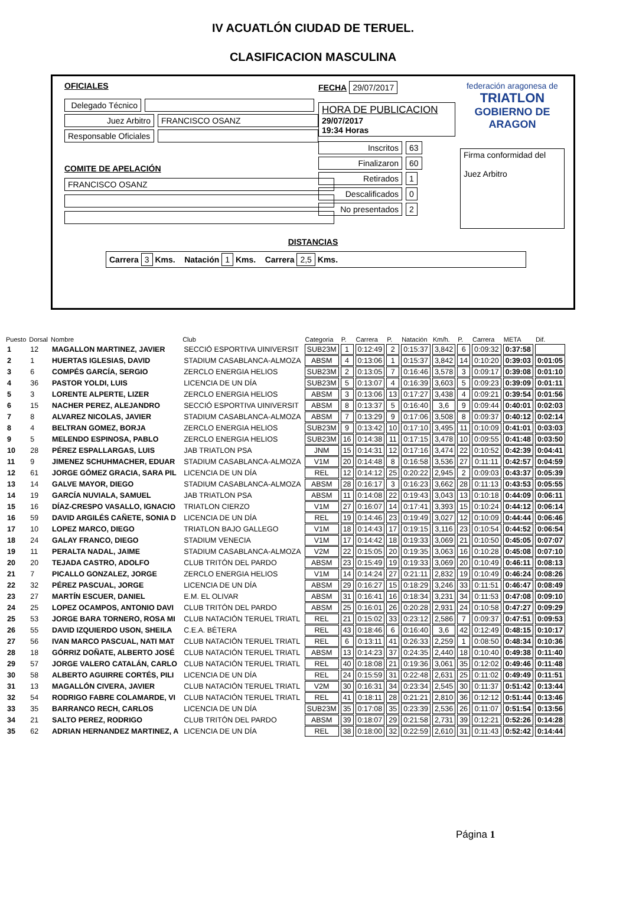IV ACUATLÓN CIUDAD DE TERUEL.
CLASIFICACION MASCULINA
OFICIALES
Delegado Técnico
Juez Arbitro FRANCISCO OSANZ
Responsable Oficiales
COMITE DE APELACIÓN
FRANCISCO OSANZ
FECHA 29/07/2017
HORA DE PUBLICACION
29/07/2017
19:34 Horas
Inscritos 63
Finalizaron 60
Retirados 1
Descalificados 0
No presentados 2
federación aragonesa de
TRIATLON
GOBIERNO DE ARAGON
Firma conformidad del
Juez Arbitro
DISTANCIAS
Carrera 3 Kms. Natación 1 Kms. Carrera 2,5 Kms.
| Puesto | Dorsal | Nombre | Club | Categoria | P. | Carrera | P. | Natación | Km/h. | P. | Carrera | META | Dif. |
| --- | --- | --- | --- | --- | --- | --- | --- | --- | --- | --- | --- | --- | --- |
| 1 | 12 | MAGALLON MARTINEZ, JAVIER | SECCIÓ ESPORTIVA UINIVERSIT | SUB23M | 1 | 0:12:49 | 2 | 0:15:37 | 3,842 | 6 | 0:09:32 | 0:37:58 | |
| 2 | 1 | HUERTAS IGLESIAS, DAVID | STADIUM CASABLANCA-ALMOZA | ABSM | 4 | 0:13:06 | 1 | 0:15:37 | 3,842 | 14 | 0:10:20 | 0:39:03 | 0:01:05 |
| 3 | 6 | COMPÉS GARCÍA, SERGIO | ZERCLO ENERGIA HELIOS | SUB23M | 2 | 0:13:05 | 7 | 0:16:46 | 3,578 | 3 | 0:09:17 | 0:39:08 | 0:01:10 |
| 4 | 36 | PASTOR YOLDI, LUIS | LICENCIA DE UN DÍA | SUB23M | 5 | 0:13:07 | 4 | 0:16:39 | 3,603 | 5 | 0:09:23 | 0:39:09 | 0:01:11 |
| 5 | 3 | LORENTE ALPERTE, LIZER | ZERCLO ENERGIA HELIOS | ABSM | 3 | 0:13:06 | 13 | 0:17:27 | 3,438 | 4 | 0:09:21 | 0:39:54 | 0:01:56 |
| 6 | 15 | NACHER PEREZ, ALEJANDRO | SECCIÓ ESPORTIVA UINIVERSIT | ABSM | 8 | 0:13:37 | 5 | 0:16:40 | 3,6 | 9 | 0:09:44 | 0:40:01 | 0:02:03 |
| 7 | 8 | ALVAREZ NICOLAS, JAVIER | STADIUM CASABLANCA-ALMOZA | ABSM | 7 | 0:13:29 | 9 | 0:17:06 | 3,508 | 8 | 0:09:37 | 0:40:12 | 0:02:14 |
| 8 | 4 | BELTRAN GOMEZ, BORJA | ZERCLO ENERGIA HELIOS | SUB23M | 9 | 0:13:42 | 10 | 0:17:10 | 3,495 | 11 | 0:10:09 | 0:41:01 | 0:03:03 |
| 9 | 5 | MELENDO ESPINOSA, PABLO | ZERCLO ENERGIA HELIOS | SUB23M | 16 | 0:14:38 | 11 | 0:17:15 | 3,478 | 10 | 0:09:55 | 0:41:48 | 0:03:50 |
| 10 | 28 | PÉREZ ESPALLARGAS, LUIS | JAB TRIATLON PSA | JNM | 15 | 0:14:31 | 12 | 0:17:16 | 3,474 | 22 | 0:10:52 | 0:42:39 | 0:04:41 |
| 11 | 9 | JIMENEZ SCHUHMACHER, EDUAR | STADIUM CASABLANCA-ALMOZA | V1M | 20 | 0:14:48 | 8 | 0:16:58 | 3,536 | 27 | 0:11:11 | 0:42:57 | 0:04:59 |
| 12 | 61 | JORGE GÓMEZ GRACIA, SARA PIL | LICENCIA DE UN DÍA | REL | 12 | 0:14:12 | 25 | 0:20:22 | 2,945 | 2 | 0:09:03 | 0:43:37 | 0:05:39 |
| 13 | 14 | GALVE MAYOR, DIEGO | STADIUM CASABLANCA-ALMOZA | ABSM | 28 | 0:16:17 | 3 | 0:16:23 | 3,662 | 28 | 0:11:13 | 0:43:53 | 0:05:55 |
| 14 | 19 | GARCÍA NUVIALA, SAMUEL | JAB TRIATLON PSA | ABSM | 11 | 0:14:08 | 22 | 0:19:43 | 3,043 | 13 | 0:10:18 | 0:44:09 | 0:06:11 |
| 15 | 16 | DÍAZ-CRESPO VASALLO, IGNACIO | TRIATLON CIERZO | V1M | 27 | 0:16:07 | 14 | 0:17:41 | 3,393 | 15 | 0:10:24 | 0:44:12 | 0:06:14 |
| 16 | 59 | DAVID ARGILÉS CAÑETE, SONIA D | LICENCIA DE UN DÍA | REL | 19 | 0:14:46 | 23 | 0:19:49 | 3,027 | 12 | 0:10:09 | 0:44:44 | 0:06:46 |
| 17 | 10 | LOPEZ MARCO, DIEGO | TRIATLON BAJO GALLEGO | V1M | 18 | 0:14:43 | 17 | 0:19:15 | 3,116 | 23 | 0:10:54 | 0:44:52 | 0:06:54 |
| 18 | 24 | GALAY FRANCO, DIEGO | STADIUM VENECIA | V1M | 17 | 0:14:42 | 18 | 0:19:33 | 3,069 | 21 | 0:10:50 | 0:45:05 | 0:07:07 |
| 19 | 11 | PERALTA NADAL, JAIME | STADIUM CASABLANCA-ALMOZA | V2M | 22 | 0:15:05 | 20 | 0:19:35 | 3,063 | 16 | 0:10:28 | 0:45:08 | 0:07:10 |
| 20 | 20 | TEJADA CASTRO, ADOLFO | CLUB TRITÓN DEL PARDO | ABSM | 23 | 0:15:49 | 19 | 0:19:33 | 3,069 | 20 | 0:10:49 | 0:46:11 | 0:08:13 |
| 21 | 7 | PICALLO GONZALEZ, JORGE | ZERCLO ENERGIA HELIOS | V1M | 14 | 0:14:24 | 27 | 0:21:11 | 2,832 | 19 | 0:10:49 | 0:46:24 | 0:08:26 |
| 22 | 32 | PÉREZ PASCUAL, JORGE | LICENCIA DE UN DÍA | ABSM | 29 | 0:16:27 | 15 | 0:18:29 | 3,246 | 33 | 0:11:51 | 0:46:47 | 0:08:49 |
| 23 | 27 | MARTÍN ESCUER, DANIEL | E.M. EL OLIVAR | ABSM | 31 | 0:16:41 | 16 | 0:18:34 | 3,231 | 34 | 0:11:53 | 0:47:08 | 0:09:10 |
| 24 | 25 | LOPEZ OCAMPOS, ANTONIO DAVI | CLUB TRITÓN DEL PARDO | ABSM | 25 | 0:16:01 | 26 | 0:20:28 | 2,931 | 24 | 0:10:58 | 0:47:27 | 0:09:29 |
| 25 | 53 | JORGE BARA TORNERO, ROSA MI | CLUB NATACIÓN TERUEL TRIATL | REL | 21 | 0:15:02 | 33 | 0:23:12 | 2,586 | 7 | 0:09:37 | 0:47:51 | 0:09:53 |
| 26 | 55 | DAVID IZQUIERDO USON, SHEILA | C.E.A. BÉTERA | REL | 43 | 0:18:46 | 6 | 0:16:40 | 3,6 | 42 | 0:12:49 | 0:48:15 | 0:10:17 |
| 27 | 56 | IVAN MARCO PASCUAL, NATI MAT | CLUB NATACIÓN TERUEL TRIATL | REL | 6 | 0:13:11 | 41 | 0:26:33 | 2,259 | 1 | 0:08:50 | 0:48:34 | 0:10:36 |
| 28 | 18 | GÓRRIZ DOÑATE, ALBERTO JOSÉ | CLUB NATACIÓN TERUEL TRIATL | ABSM | 13 | 0:14:23 | 37 | 0:24:35 | 2,440 | 18 | 0:10:40 | 0:49:38 | 0:11:40 |
| 29 | 57 | JORGE VALERO CATALÁN, CARLO | CLUB NATACIÓN TERUEL TRIATL | REL | 40 | 0:18:08 | 21 | 0:19:36 | 3,061 | 35 | 0:12:02 | 0:49:46 | 0:11:48 |
| 30 | 58 | ALBERTO AGUIRRE CORTÉS, PILI | LICENCIA DE UN DÍA | REL | 24 | 0:15:59 | 31 | 0:22:48 | 2,631 | 25 | 0:11:02 | 0:49:49 | 0:11:51 |
| 31 | 13 | MAGALLÓN CIVERA, JAVIER | CLUB NATACIÓN TERUEL TRIATL | V2M | 30 | 0:16:31 | 34 | 0:23:34 | 2,545 | 30 | 0:11:37 | 0:51:42 | 0:13:44 |
| 32 | 54 | RODRIGO FABRE COLAMARDE, VI | CLUB NATACIÓN TERUEL TRIATL | REL | 41 | 0:18:11 | 28 | 0:21:21 | 2,810 | 36 | 0:12:12 | 0:51:44 | 0:13:46 |
| 33 | 35 | BARRANCO RECH, CARLOS | LICENCIA DE UN DÍA | SUB23M | 35 | 0:17:08 | 35 | 0:23:39 | 2,536 | 26 | 0:11:07 | 0:51:54 | 0:13:56 |
| 34 | 21 | SALTO PEREZ, RODRIGO | CLUB TRITÓN DEL PARDO | ABSM | 39 | 0:18:07 | 29 | 0:21:58 | 2,731 | 39 | 0:12:21 | 0:52:26 | 0:14:28 |
| 35 | 62 | ADRIAN HERNANDEZ MARTINEZ, A | LICENCIA DE UN DÍA | REL | 38 | 0:18:00 | 32 | 0:22:59 | 2,610 | 31 | 0:11:43 | 0:52:42 | 0:14:44 |
Página 1